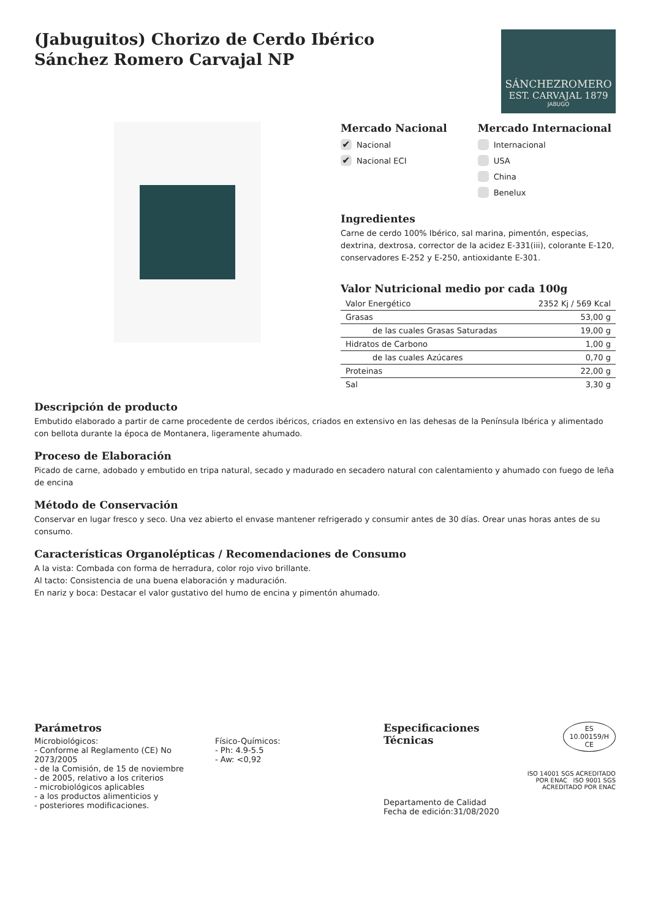(Jabuguitos) Chorizo de Cerdo Ibérico
Sánchez Romero Carvajal NP
SÁNCHEZROMERO
EST. CARVAJAL 1879
JABUGO
Mercado Nacional
✔ Nacional
✔ Nacional ECI
Mercado Internacional
Internacional
USA
China
Benelux
Ingredientes
Carne de cerdo 100% Ibérico, sal marina, pimentón, especias, dextrina, dextrosa, corrector de la acidez E-331(iii), colorante E-120, conservadores E-252 y E-250, antioxidante E-301.
Valor Nutricional medio por cada 100g
| Valor Energético | 2352 Kj / 569 Kcal |
| Grasas | 53,00 g |
| de las cuales Grasas Saturadas | 19,00 g |
| Hidratos de Carbono | 1,00 g |
| de las cuales Azúcares | 0,70 g |
| Proteinas | 22,00 g |
| Sal | 3,30 g |
Descripción de producto
Embutido elaborado a partir de carne procedente de cerdos ibéricos, criados en extensivo en las dehesas de la Península Ibérica y alimentado con bellota durante la época de Montanera, ligeramente ahumado.
Proceso de Elaboración
Picado de carne, adobado y embutido en tripa natural, secado y madurado en secadero natural con calentamiento y ahumado con fuego de leña de encina
Método de Conservación
Conservar en lugar fresco y seco. Una vez abierto el envase mantener refrigerado y consumir antes de 30 días. Orear unas horas antes de su consumo.
Características Organolépticas / Recomendaciones de Consumo
A la vista: Combada con forma de herradura, color rojo vivo brillante.
Al tacto: Consistencia de una buena elaboración y maduración.
En nariz y boca: Destacar el valor gustativo del humo de encina y pimentón ahumado.
Parámetros
Microbiológicos:
- Conforme al Reglamento (CE) No 2073/2005
- de la Comisión, de 15 de noviembre
- de 2005, relativo a los criterios
- microbiológicos aplicables
- a los productos alimenticios y
- posteriores modificaciones.
Físico-Químicos:
- Ph: 4.9-5.5
- Aw: <0,92
Especificaciones Técnicas
Departamento de Calidad
Fecha de edición:31/08/2020
ES
10.00159/H
CE
ISO 14001 SGS ACREDITADO POR ENAC ISO 9001 SGS ACREDITADO POR ENAC